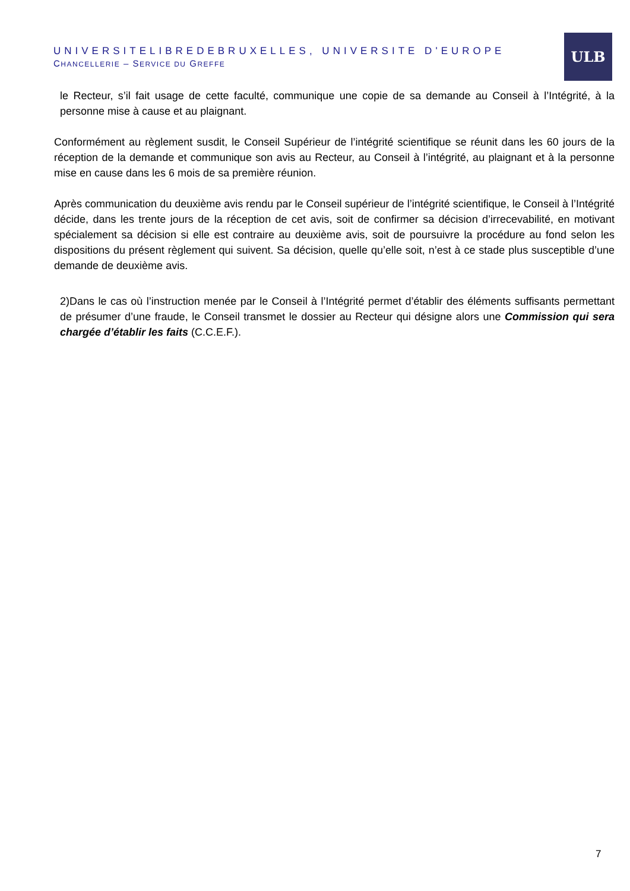UNIVERSITELIBREDEBRUXELLES, UNIVERSITE D'EUROPE
CHANCELLERIE – SERVICE DU GREFFE
ULB
le Recteur, s’il fait usage de cette faculté, communique une copie de sa demande au Conseil à l’Intégrité, à la personne mise à cause et au plaignant.
Conformément au règlement susdit, le Conseil Supérieur de l’intégrité scientifique se réunit dans les 60 jours de la réception de la demande et communique son avis au Recteur, au Conseil à l’intégrité, au plaignant et à la personne mise en cause dans les 6 mois de sa première réunion.
Après communication du deuxième avis rendu par le Conseil supérieur de l’intégrité scientifique, le Conseil à l’Intégrité décide, dans les trente jours de la réception de cet avis, soit de confirmer sa décision d’irrecevabilité, en motivant spécialement sa décision si elle est contraire au deuxième avis, soit de poursuivre la procédure au fond selon les dispositions du présent règlement qui suivent. Sa décision, quelle qu’elle soit, n’est à ce stade plus susceptible d’une demande de deuxième avis.
2)Dans le cas où l’instruction menée par le Conseil à l’Intégrité permet d’établir des éléments suffisants permettant de présumer d’une fraude, le Conseil transmet le dossier au Recteur qui désigne alors une Commission qui sera chargée d’établir les faits (C.C.E.F.).
7